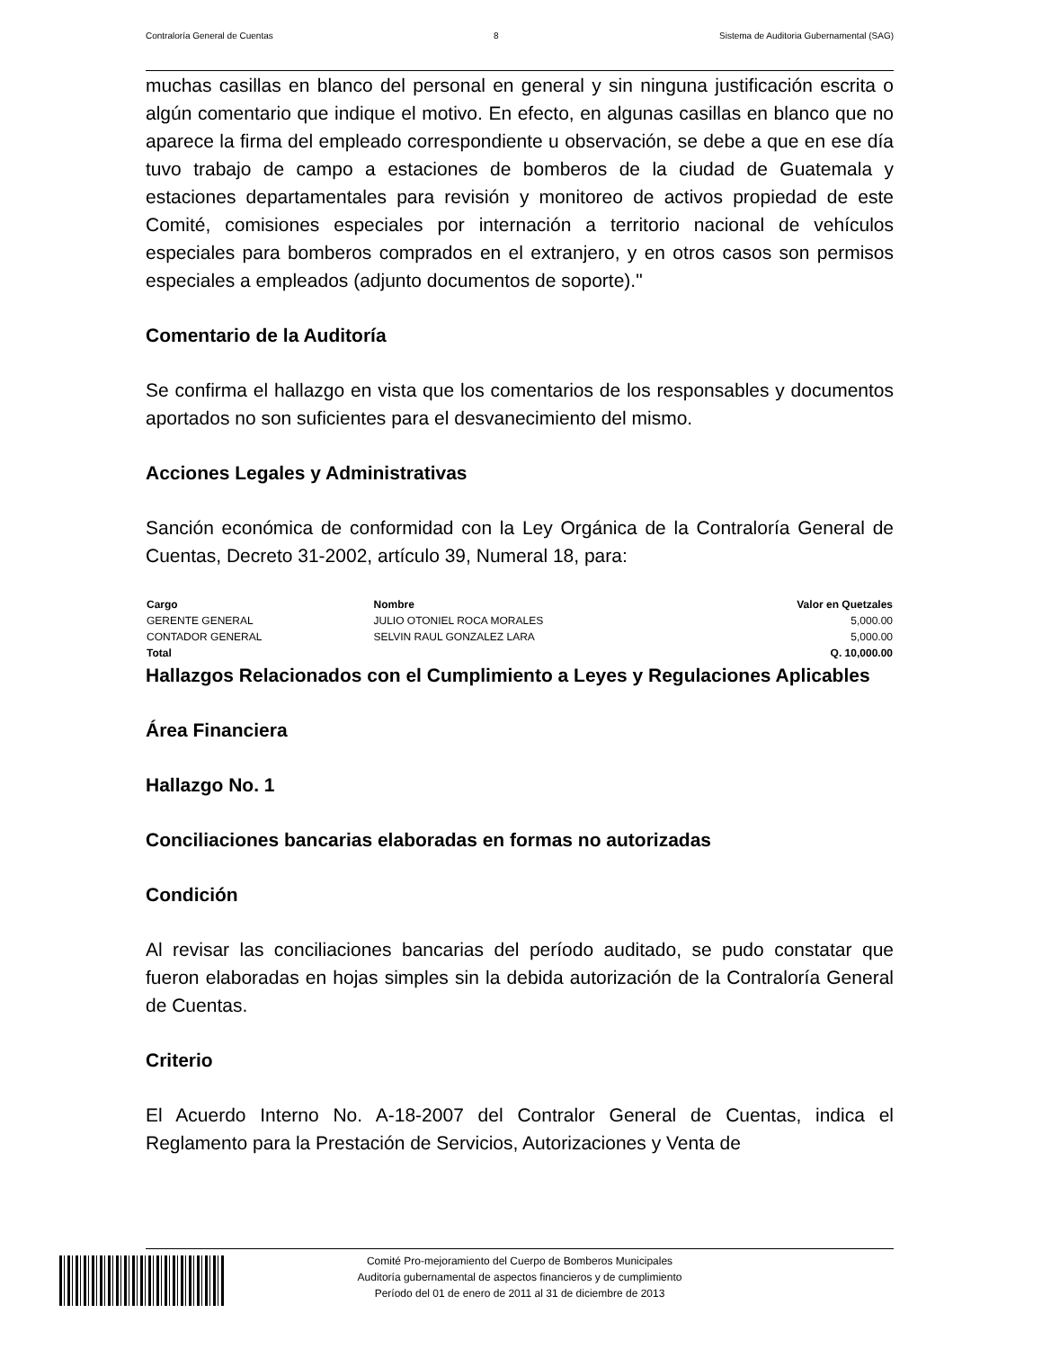Contraloría General de Cuentas 8 Sistema de Auditoria Gubernamental (SAG)
muchas casillas en blanco del personal en general y sin ninguna justificación escrita o algún comentario que indique el motivo. En efecto, en algunas casillas en blanco que no aparece la firma del empleado correspondiente u observación, se debe a que en ese día tuvo trabajo de campo a estaciones de bomberos de la ciudad de Guatemala y estaciones departamentales para revisión y monitoreo de activos propiedad de este Comité, comisiones especiales por internación a territorio nacional de vehículos especiales para bomberos comprados en el extranjero, y en otros casos son permisos especiales a empleados (adjunto documentos de soporte)."
Comentario de la Auditoría
Se confirma el hallazgo en vista que los comentarios de los responsables y documentos aportados no son suficientes para el desvanecimiento del mismo.
Acciones Legales y Administrativas
Sanción económica de conformidad con la Ley Orgánica de la Contraloría General de Cuentas, Decreto 31-2002, artículo 39, Numeral 18, para:
| Cargo | Nombre | Valor en Quetzales |
| --- | --- | --- |
| GERENTE GENERAL | JULIO OTONIEL ROCA MORALES | 5,000.00 |
| CONTADOR GENERAL | SELVIN RAUL GONZALEZ LARA | 5,000.00 |
| Total | | Q. 10,000.00 |
Hallazgos Relacionados con el Cumplimiento a Leyes y Regulaciones Aplicables
Área Financiera
Hallazgo No. 1
Conciliaciones bancarias elaboradas en formas no autorizadas
Condición
Al revisar las conciliaciones bancarias del período auditado, se pudo constatar que fueron elaboradas en hojas simples sin la debida autorización de la Contraloría General de Cuentas.
Criterio
El Acuerdo Interno No. A-18-2007 del Contralor General de Cuentas, indica el Reglamento para la Prestación de Servicios, Autorizaciones y Venta de
Comité Pro-mejoramiento del Cuerpo de Bomberos Municipales
Auditoría gubernamental de aspectos financieros y de cumplimiento
Período del 01 de enero de 2011 al 31 de diciembre de 2013